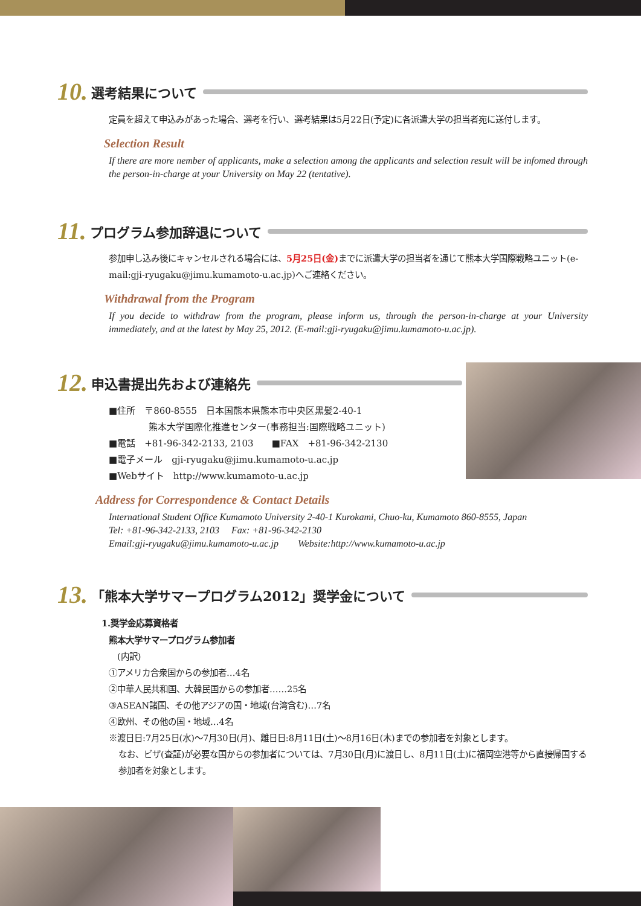10. 選考結果について
定員を超えて申込みがあった場合、選考を行い、選考結果は5月22日(予定)に各派遣大学の担当者宛に送付します。
Selection Result
If there are more nember of applicants, make a selection among the applicants and selection result will be infomed through the person-in-charge at your University on May 22 (tentative).
11. プログラム参加辞退について
参加申し込み後にキャンセルされる場合には、5月25日(金) までに派遣大学の担当者を通じて熊本大学国際戦略ユニット(e-mail:gji-ryugaku@jimu.kumamoto-u.ac.jp)へご連絡ください。
Withdrawal from the Program
If you decide to withdraw from the program, please inform us, through the person-in-charge at your University immediately, and at the latest by May 25, 2012. (E-mail:gji-ryugaku@jimu.kumamoto-u.ac.jp).
12. 申込書提出先および連絡先
■住所　〒860-8555　日本国熊本県熊本市中央区黒髪2-40-1
熊本大学国際化推進センター(事務担当:国際戦略ユニット)
■電話　+81-96-342-2133, 2103　　■FAX　+81-96-342-2130
■電子メール　gji-ryugaku@jimu.kumamoto-u.ac.jp
■Webサイト　http://www.kumamoto-u.ac.jp
Address for Correspondence & Contact Details
International Student Office Kumamoto University 2-40-1 Kurokami, Chuo-ku, Kumamoto 860-8555, Japan
Tel: +81-96-342-2133, 2103　 Fax: +81-96-342-2130
Email:gji-ryugaku@jimu.kumamoto-u.ac.jp　　Website:http://www.kumamoto-u.ac.jp
13. 「熊本大学サマープログラム2012」奨学金について
1.奨学金応募資格者
熊本大学サマープログラム参加者
　(内訳)
①アメリカ合衆国からの参加者…4名
②中華人民共和国、大韓民国からの参加者……25名
③ASEAN諸国、その他アジアの国・地域(台湾含む)…7名
④欧州、その他の国・地域…4名
※渡日日:7月25日(水)〜7月30日(月)、離日日:8月11日(土)〜8月16日(木)までの参加者を対象とします。
なお、ビザ(査証)が必要な国からの参加者については、7月30日(月)に渡日し、8月11日(土)に福岡空港等から直接帰国する参加者を対象とします。